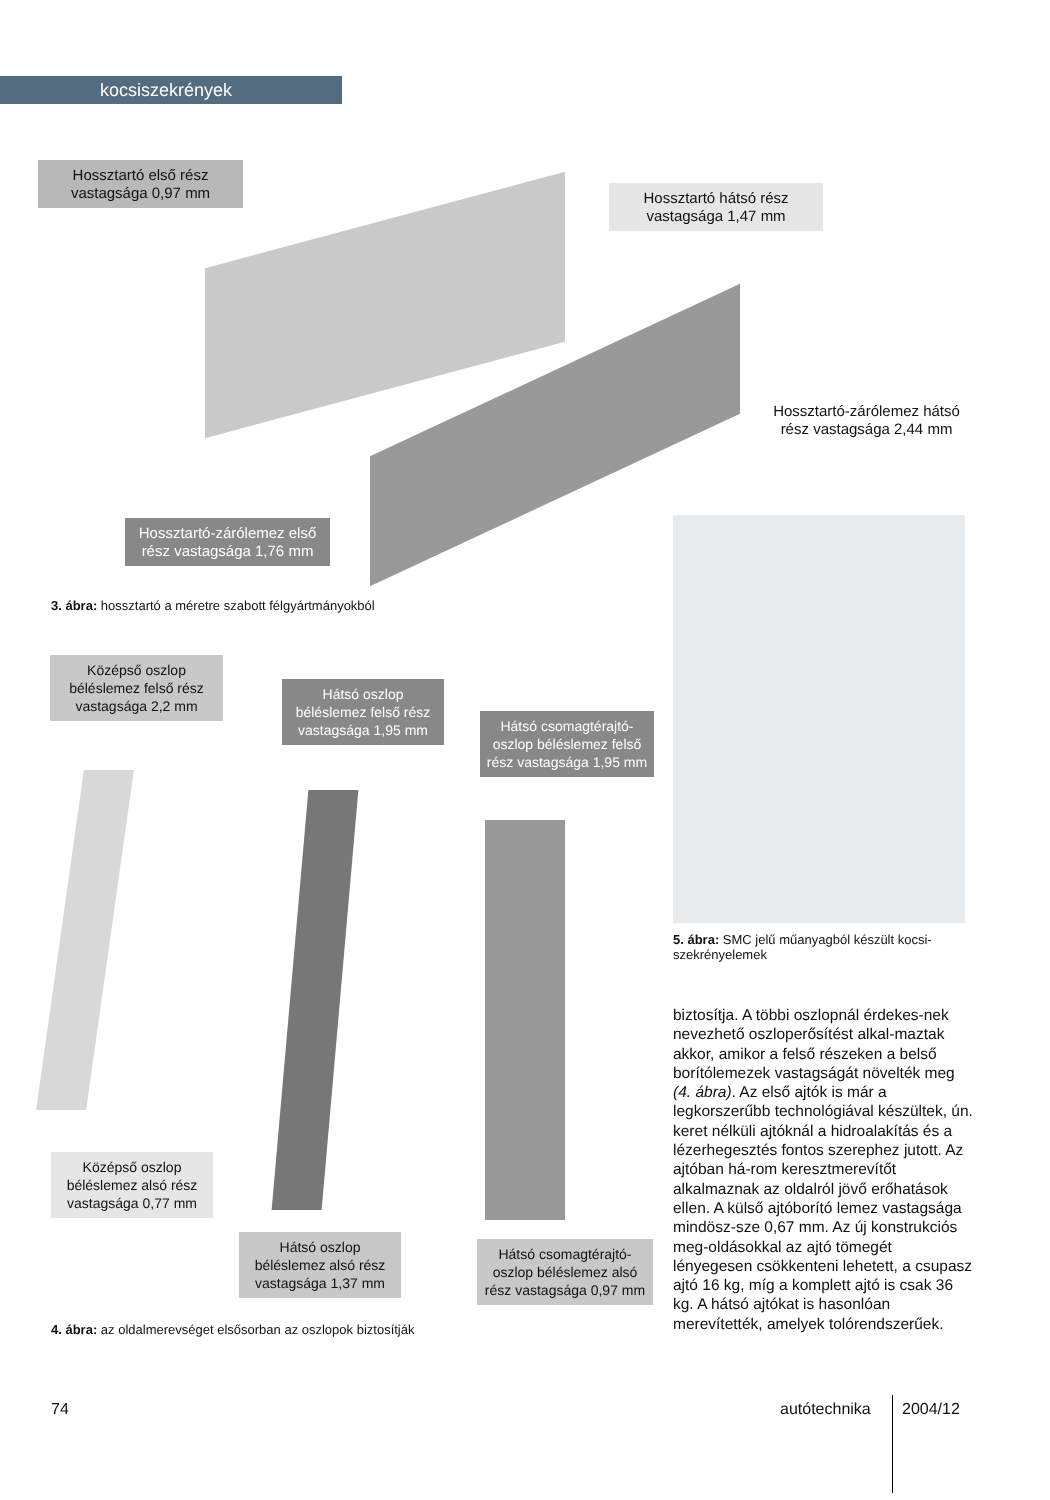kocsiszekrények
Hossztartó első rész vastagsága 0,97 mm
Hossztartó hátsó rész vastagsága 1,47 mm
Hossztartó-zárólemez hátsó rész vastagsága 2,44 mm
Hossztartó-zárólemez első rész vastagsága 1,76 mm
3. ábra: hossztartó a méretre szabott félgyártmányokból
5. ábra: SMC jelű műanyagból készült kocsi-szekrényelemek
Középső oszlop béléslemez felső rész vastagsága 2,2 mm
Hátsó oszlop béléslemez felső rész vastagsága 1,95 mm
Hátsó csomagtérajtó-oszlop béléslemez felső rész vastagsága 1,95 mm
Középső oszlop béléslemez alsó rész vastagsága 0,77 mm
Hátsó oszlop béléslemez alsó rész vastagsága 1,37 mm
Hátsó csomagtérajtó-oszlop béléslemez alsó rész vastagsága 0,97 mm
4. ábra: az oldalmerevséget elsősorban az oszlopok biztosítják
biztosítja. A többi oszlopnál érdekes-nek nevezhető oszloperősítést alkal-maztak akkor, amikor a felső részeken a belső borítólemezek vastagságát növelték meg (4. ábra). Az első ajtók is már a legkorszerűbb technológiával készültek, ún. keret nélküli ajtóknál a hidroalakítás és a lézerhegesztés fontos szerephez jutott. Az ajtóban há-rom keresztmerevítőt alkalmaznak az oldalról jövő erőhatások ellen. A külső ajtóborító lemez vastagsága mindösz-sze 0,67 mm. Az új konstrukciós meg-oldásokkal az ajtó tömegét lényegesen csökkenteni lehetett, a csupasz ajtó 16 kg, míg a komplett ajtó is csak 36 kg. A hátsó ajtókat is hasonlóan merevítették, amelyek tolórendszerűek.
74 autótechnika 2004/12